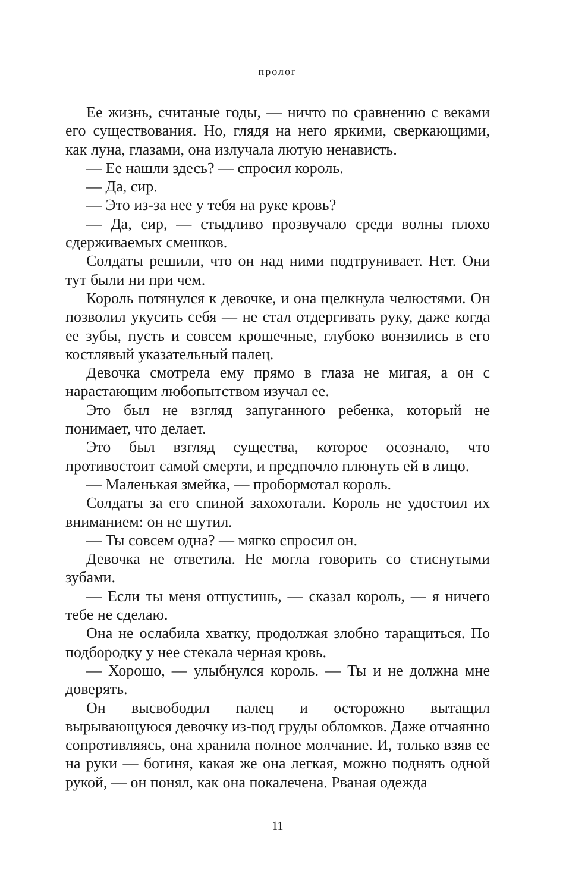пролог
Ее жизнь, считаные годы, — ничто по сравнению с веками его существования. Но, глядя на него яркими, сверкающими, как луна, глазами, она излучала лютую ненависть.
— Ее нашли здесь? — спросил король.
— Да, сир.
— Это из-за нее у тебя на руке кровь?
— Да, сир, — стыдливо прозвучало среди волны плохо сдерживаемых смешков.
Солдаты решили, что он над ними подтрунивает. Нет. Они тут были ни при чем.
Король потянулся к девочке, и она щелкнула челюстями. Он позволил укусить себя — не стал отдергивать руку, даже когда ее зубы, пусть и совсем крошечные, глубоко вонзились в его костлявый указательный палец.
Девочка смотрела ему прямо в глаза не мигая, а он с нарастающим любопытством изучал ее.
Это был не взгляд запуганного ребенка, который не понимает, что делает.
Это был взгляд существа, которое осознало, что противостоит самой смерти, и предпочло плюнуть ей в лицо.
— Маленькая змейка, — пробормотал король.
Солдаты за его спиной захохотали. Король не удостоил их вниманием: он не шутил.
— Ты совсем одна? — мягко спросил он.
Девочка не ответила. Не могла говорить со стиснутыми зубами.
— Если ты меня отпустишь, — сказал король, — я ничего тебе не сделаю.
Она не ослабила хватку, продолжая злобно таращиться. По подбородку у нее стекала черная кровь.
— Хорошо, — улыбнулся король. — Ты и не должна мне доверять.
Он высвободил палец и осторожно вытащил вырывающуюся девочку из-под груды обломков. Даже отчаянно сопротивляясь, она хранила полное молчание. И, только взяв ее на руки — богиня, какая же она легкая, можно поднять одной рукой, — он понял, как она покалечена. Рваная одежда
11